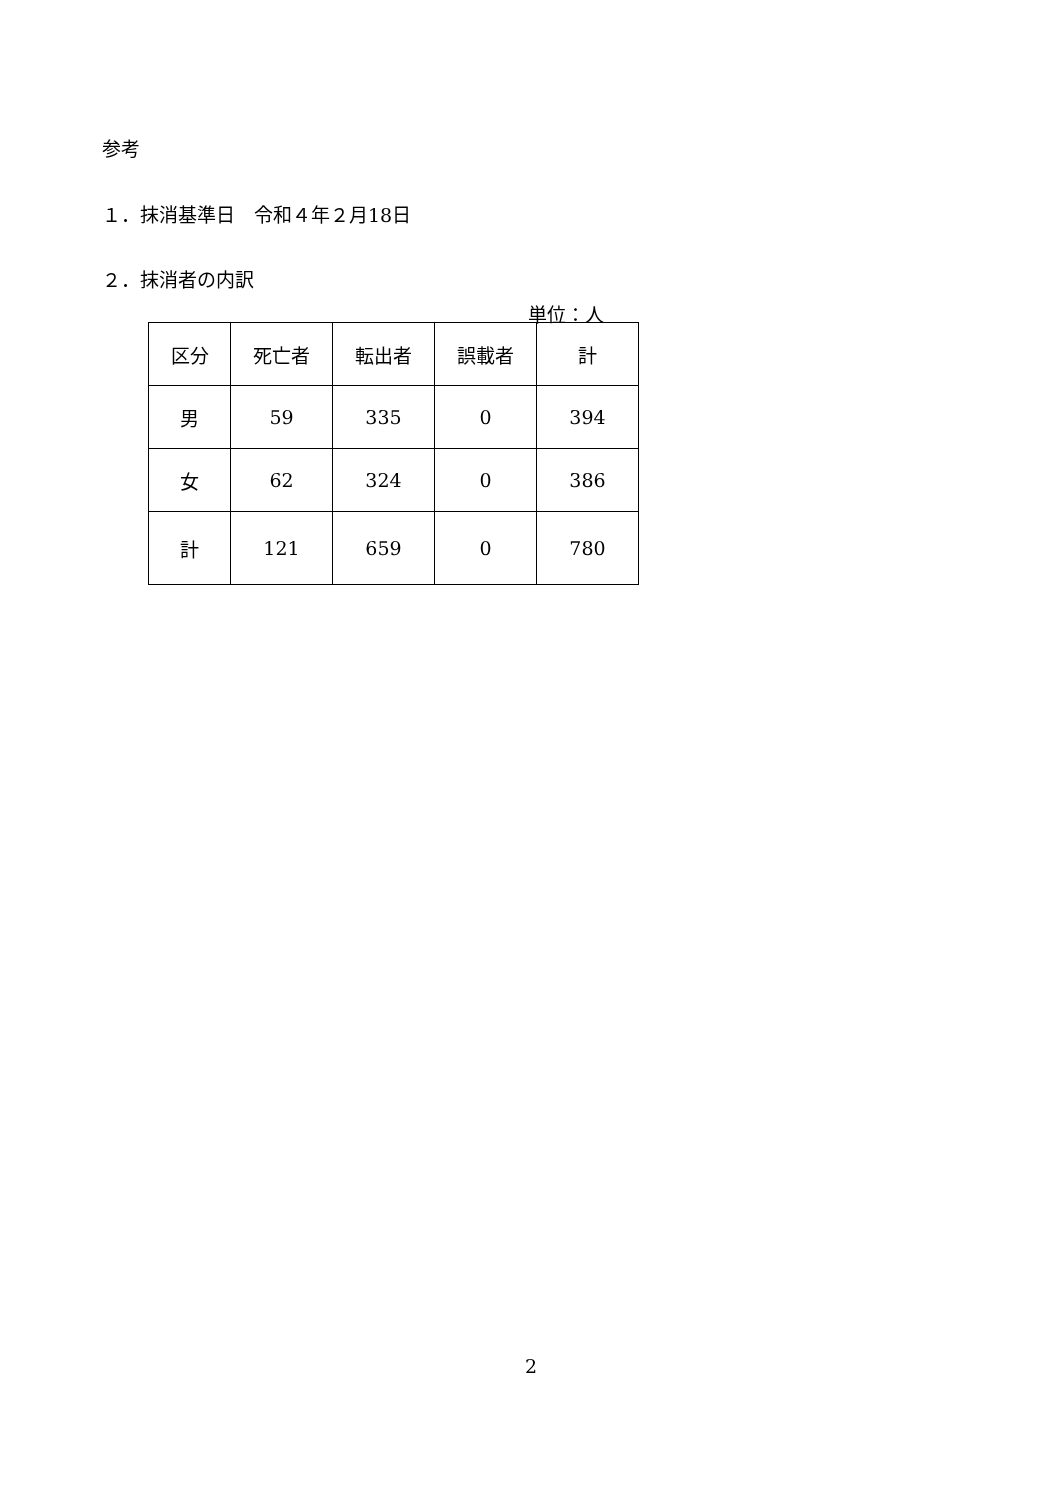参考
１．抹消基準日　令和４年２月18日
２．抹消者の内訳
単位：人
| 区分 | 死亡者 | 転出者 | 誤載者 | 計 |
| --- | --- | --- | --- | --- |
| 男 | 59 | 335 | 0 | 394 |
| 女 | 62 | 324 | 0 | 386 |
| 計 | 121 | 659 | 0 | 780 |
2